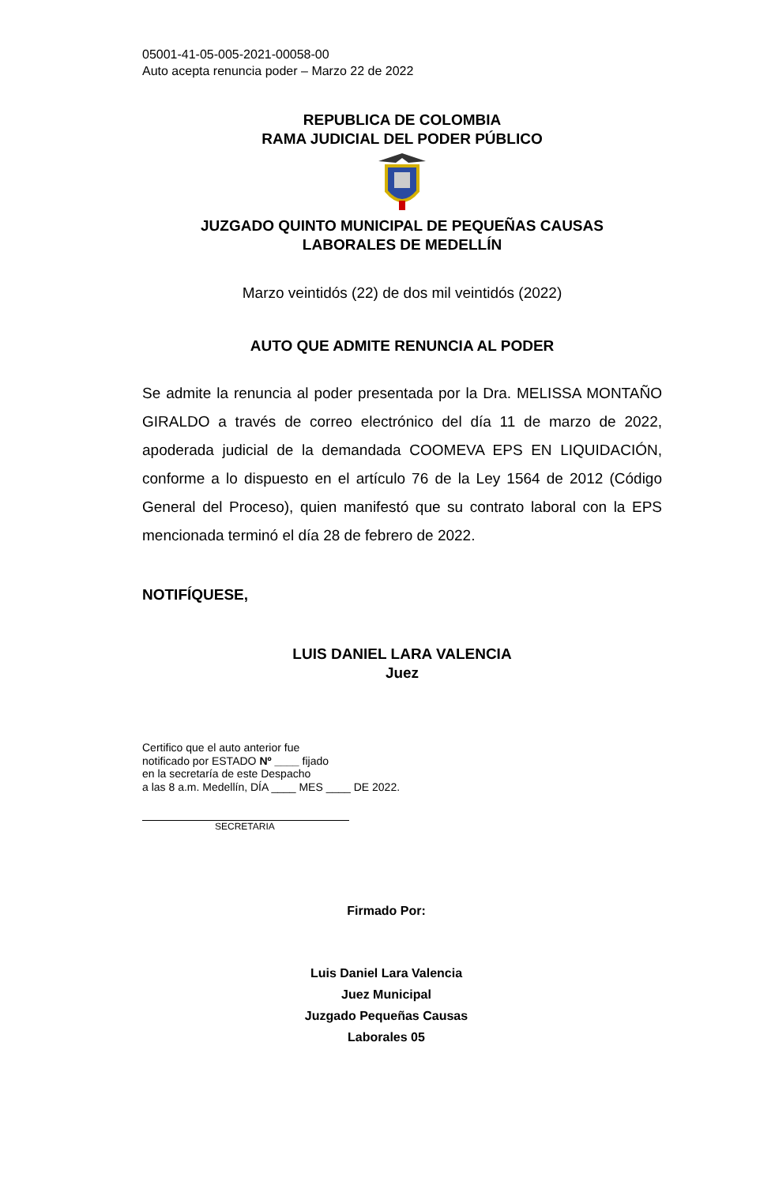05001-41-05-005-2021-00058-00
Auto acepta renuncia poder – Marzo 22 de 2022
REPUBLICA DE COLOMBIA
RAMA JUDICIAL DEL PODER PÚBLICO
JUZGADO QUINTO MUNICIPAL DE PEQUEÑAS CAUSAS
LABORALES DE MEDELLÍN
Marzo veintidós (22) de dos mil veintidós (2022)
AUTO QUE ADMITE RENUNCIA AL PODER
Se admite la renuncia al poder presentada por la Dra. MELISSA MONTAÑO GIRALDO a través de correo electrónico del día 11 de marzo de 2022, apoderada judicial de la demandada COOMEVA EPS EN LIQUIDACIÓN, conforme a lo dispuesto en el artículo 76 de la Ley 1564 de 2012 (Código General del Proceso), quien manifestó que su contrato laboral con la EPS mencionada terminó el día 28 de febrero de 2022.
NOTIFÍQUESE,
LUIS DANIEL LARA VALENCIA
Juez
Certifico que el auto anterior fue
notificado por ESTADO Nº ____ fijado
en la secretaría de este Despacho
a las 8 a.m. Medellín, DÍA ____ MES ____ DE 2022.
SECRETARIA
Firmado Por:
Luis Daniel Lara Valencia
Juez Municipal
Juzgado Pequeñas Causas
Laborales 05